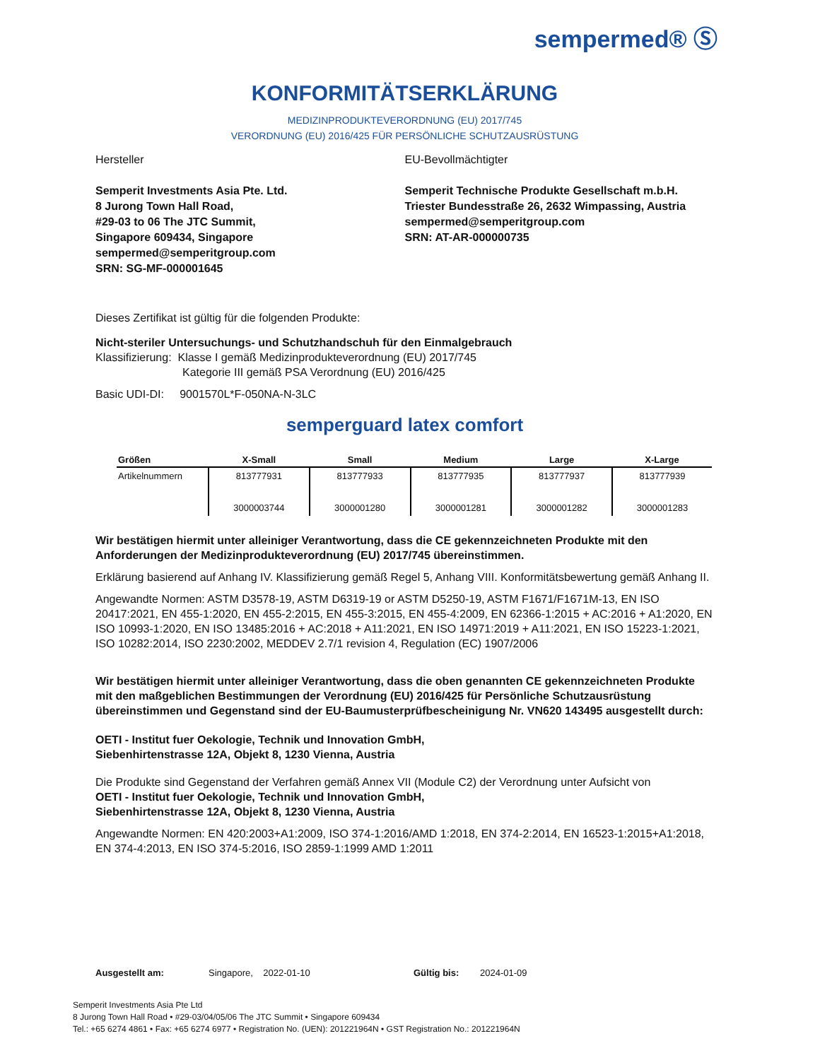sempermed® Ⓢ
KONFORMITÄTSERKLÄRUNG
MEDIZINPRODUKTEVERORDNUNG (EU) 2017/745
VERORDNUNG (EU) 2016/425 FÜR PERSÖNLICHE SCHUTZAUSRÜSTUNG
Hersteller
Semperit Investments Asia Pte. Ltd.
8 Jurong Town Hall Road,
#29-03 to 06 The JTC Summit,
Singapore 609434, Singapore
sempermed@semperitgroup.com
SRN: SG-MF-000001645
EU-Bevollmächtigter
Semperit Technische Produkte Gesellschaft m.b.H.
Triester Bundesstraße 26, 2632 Wimpassing, Austria
sempermed@semperitgroup.com
SRN: AT-AR-000000735
Dieses Zertifikat ist gültig für die folgenden Produkte:
Nicht-steriler Untersuchungs- und Schutzhandschuh für den Einmalgebrauch
Klassifizierung: Klasse I gemäß Medizinprodukteverordnung (EU) 2017/745
Kategorie III gemäß PSA Verordnung (EU) 2016/425
Basic UDI-DI: 9001570L*F-050NA-N-3LC
semperguard latex comfort
| Größen | X-Small | Small | Medium | Large | X-Large |
| --- | --- | --- | --- | --- | --- |
| Artikelnummern | 813777931 3000003744 | 813777933 3000001280 | 813777935 3000001281 | 813777937 3000001282 | 813777939 3000001283 |
Wir bestätigen hiermit unter alleiniger Verantwortung, dass die CE gekennzeichneten Produkte mit den Anforderungen der Medizinprodukteverordnung (EU) 2017/745 übereinstimmen.
Erklärung basierend auf Anhang IV. Klassifizierung gemäß Regel 5, Anhang VIII. Konformitätsbewertung gemäß Anhang II.
Angewandte Normen: ASTM D3578-19, ASTM D6319-19 or ASTM D5250-19, ASTM F1671/F1671M-13, EN ISO 20417:2021, EN 455-1:2020, EN 455-2:2015, EN 455-3:2015, EN 455-4:2009, EN 62366-1:2015 + AC:2016 + A1:2020, EN ISO 10993-1:2020, EN ISO 13485:2016 + AC:2018 + A11:2021, EN ISO 14971:2019 + A11:2021, EN ISO 15223-1:2021, ISO 10282:2014, ISO 2230:2002, MEDDEV 2.7/1 revision 4, Regulation (EC) 1907/2006
Wir bestätigen hiermit unter alleiniger Verantwortung, dass die oben genannten CE gekennzeichneten Produkte mit den maßgeblichen Bestimmungen der Verordnung (EU) 2016/425 für Persönliche Schutzausrüstung übereinstimmen und Gegenstand sind der EU-Baumusterprüfbescheinigung Nr. VN620 143495 ausgestellt durch:
OETI - Institut fuer Oekologie, Technik und Innovation GmbH,
Siebenhirtenstrasse 12A, Objekt 8, 1230 Vienna, Austria
Die Produkte sind Gegenstand der Verfahren gemäß Annex VII (Module C2) der Verordnung unter Aufsicht von
OETI - Institut fuer Oekologie, Technik und Innovation GmbH,
Siebenhirtenstrasse 12A, Objekt 8, 1230 Vienna, Austria
Angewandte Normen: EN 420:2003+A1:2009, ISO 374-1:2016/AMD 1:2018, EN 374-2:2014, EN 16523-1:2015+A1:2018, EN 374-4:2013, EN ISO 374-5:2016, ISO 2859-1:1999 AMD 1:2011
Ausgestellt am: Singapore, 2022-01-10 Gültig bis: 2024-01-09
Semperit Investments Asia Pte Ltd
8 Jurong Town Hall Road • #29-03/04/05/06 The JTC Summit • Singapore 609434
Tel.: +65 6274 4861 • Fax: +65 6274 6977 • Registration No. (UEN): 201221964N • GST Registration No.: 201221964N